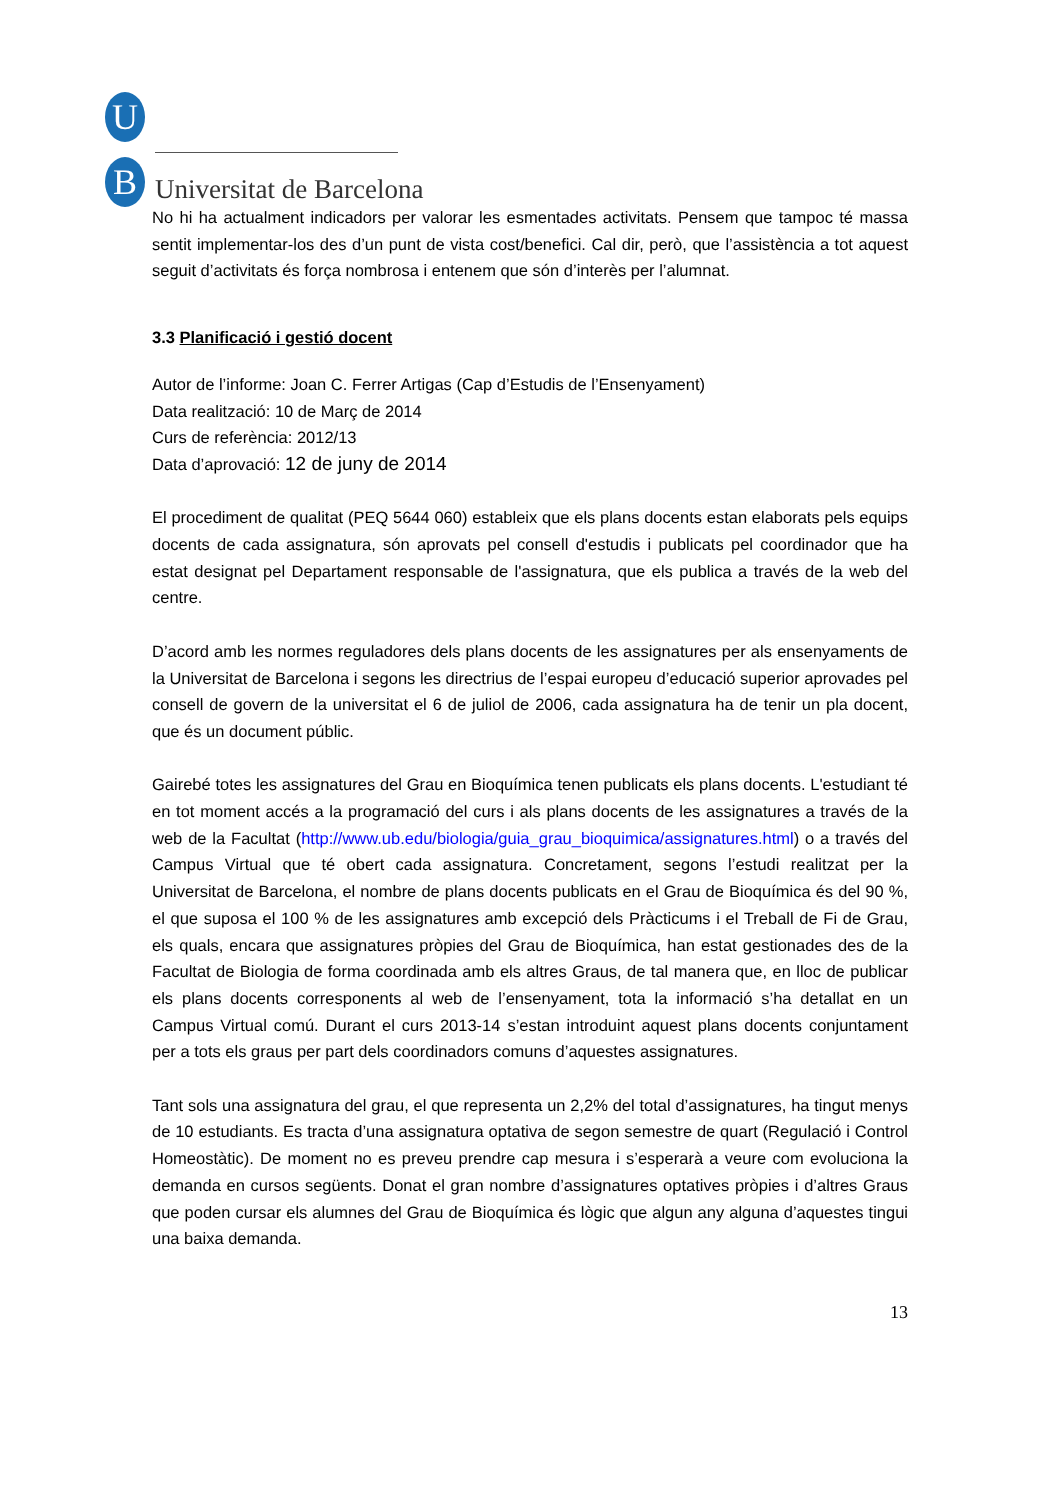U
B Universitat de Barcelona
No hi ha actualment indicadors per valorar les esmentades activitats. Pensem que tampoc té massa sentit implementar-los des d’un punt de vista cost/benefici. Cal dir, però, que l’assistència a tot aquest seguit d’activitats és força nombrosa i entenem que són d’interès per l’alumnat.
3.3 Planificació i gestió docent
Autor de l’informe: Joan C. Ferrer Artigas (Cap d’Estudis de l’Ensenyament)
Data realització: 10 de Març de 2014
Curs de referència: 2012/13
Data d’aprovació: 12 de juny de 2014
El procediment de qualitat (PEQ 5644 060) estableix que els plans docents estan elaborats pels equips docents de cada assignatura, són aprovats pel consell d'estudis i publicats pel coordinador que ha estat designat pel Departament responsable de l'assignatura, que els publica a través de la web del centre.
D’acord amb les normes reguladores dels plans docents de les assignatures per als ensenyaments de la Universitat de Barcelona i segons les directrius de l’espai europeu d’educació superior aprovades pel consell de govern de la universitat el 6 de juliol de 2006, cada assignatura ha de tenir un pla docent, que és un document públic.
Gairebé totes les assignatures del Grau en Bioquímica tenen publicats els plans docents. L'estudiant té en tot moment accés a la programació del curs i als plans docents de les assignatures a través de la web de la Facultat (http://www.ub.edu/biologia/guia_grau_bioquimica/assignatures.html) o a través del Campus Virtual que té obert cada assignatura. Concretament, segons l’estudi realitzat per la Universitat de Barcelona, el nombre de plans docents publicats en el Grau de Bioquímica és del 90 %, el que suposa el 100 % de les assignatures amb excepció dels Pràcticums i el Treball de Fi de Grau, els quals, encara que assignatures pròpies del Grau de Bioquímica, han estat gestionades des de la Facultat de Biologia de forma coordinada amb els altres Graus, de tal manera que, en lloc de publicar els plans docents corresponents al web de l’ensenyament, tota la informació s’ha detallat en un Campus Virtual comú. Durant el curs 2013-14 s’estan introduint aquest plans docents conjuntament per a tots els graus per part dels coordinadors comuns d’aquestes assignatures.
Tant sols una assignatura del grau, el que representa un 2,2% del total d’assignatures, ha tingut menys de 10 estudiants. Es tracta d’una assignatura optativa de segon semestre de quart (Regulació i Control Homeostàtic). De moment no es preveu prendre cap mesura i s’esperarà a veure com evoluciona la demanda en cursos següents. Donat el gran nombre d’assignatures optatives pròpies i d’altres Graus que poden cursar els alumnes del Grau de Bioquímica és lògic que algun any alguna d’aquestes tingui una baixa demanda.
13